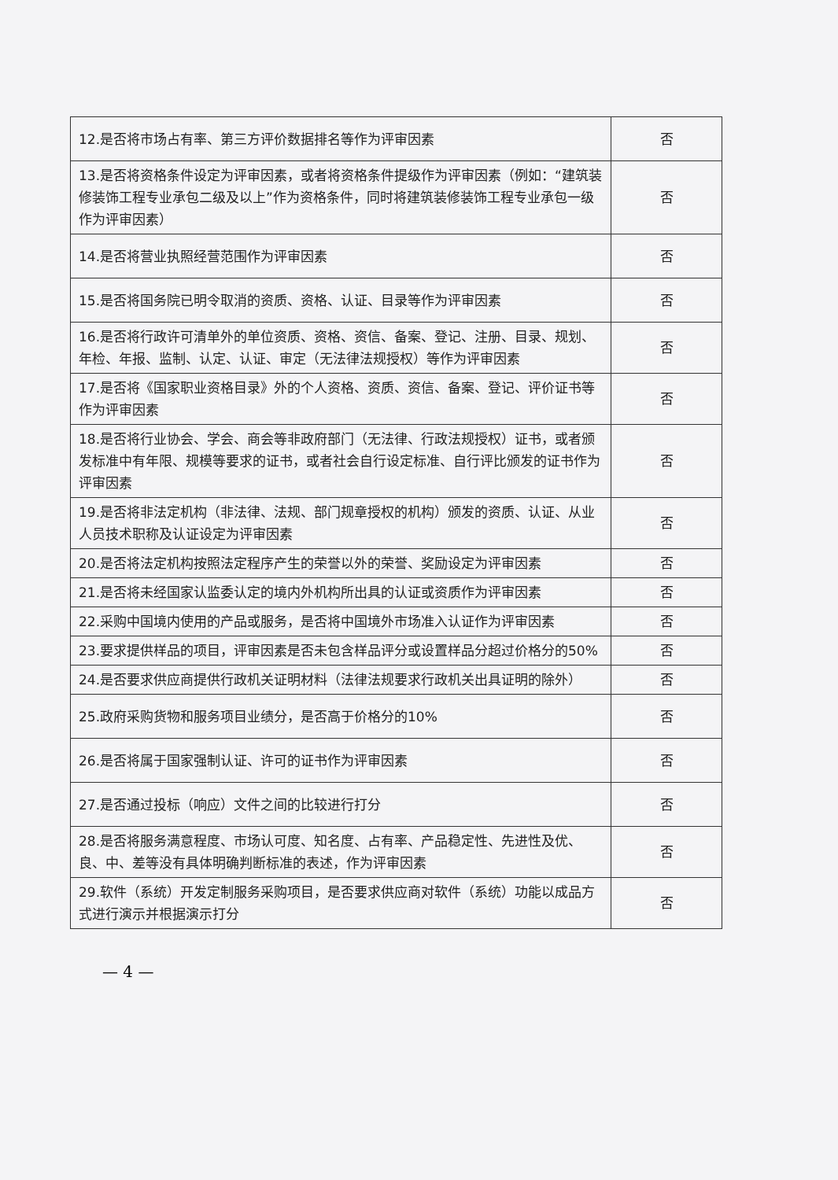| 12.是否将市场占有率、第三方评价数据排名等作为评审因素 | 否 |
| 13.是否将资格条件设定为评审因素，或者将资格条件提级作为评审因素（例如：“建筑装修装饰工程专业承包二级及以上”作为资格条件，同时将建筑装修装饰工程专业承包一级作为评审因素） | 否 |
| 14.是否将营业执照经营范围作为评审因素 | 否 |
| 15.是否将国务院已明令取消的资质、资格、认证、目录等作为评审因素 | 否 |
| 16.是否将行政许可清单外的单位资质、资格、资信、备案、登记、注册、目录、规划、年检、年报、监制、认定、认证、审定（无法律法规授权）等作为评审因素 | 否 |
| 17.是否将《国家职业资格目录》外的个人资格、资质、资信、备案、登记、评价证书等作为评审因素 | 否 |
| 18.是否将行业协会、学会、商会等非政府部门（无法律、行政法规授权）证书，或者颁发标准中有年限、规模等要求的证书，或者社会自行设定标准、自行评比颁发的证书作为评审因素 | 否 |
| 19.是否将非法定机构（非法律、法规、部门规章授权的机构）颁发的资质、认证、从业人员技术职称及认证设定为评审因素 | 否 |
| 20.是否将法定机构按照法定程序产生的荣誉以外的荣誉、奖励设定为评审因素 | 否 |
| 21.是否将未经国家认监委认定的境内外机构所出具的认证或资质作为评审因素 | 否 |
| 22.采购中国境内使用的产品或服务，是否将中国境外市场准入认证作为评审因素 | 否 |
| 23.要求提供样品的项目，评审因素是否未包含样品评分或设置样品分超过价格分的50% | 否 |
| 24.是否要求供应商提供行政机关证明材料（法律法规要求行政机关出具证明的除外） | 否 |
| 25.政府采购货物和服务项目业绩分，是否高于价格分的10% | 否 |
| 26.是否将属于国家强制认证、许可的证书作为评审因素 | 否 |
| 27.是否通过投标（响应）文件之间的比较进行打分 | 否 |
| 28.是否将服务满意程度、市场认可度、知名度、占有率、产品稳定性、先进性及优、良、中、差等没有具体明确判断标准的表述，作为评审因素 | 否 |
| 29.软件（系统）开发定制服务采购项目，是否要求供应商对软件（系统）功能以成品方式进行演示并根据演示打分 | 否 |
— 4 —